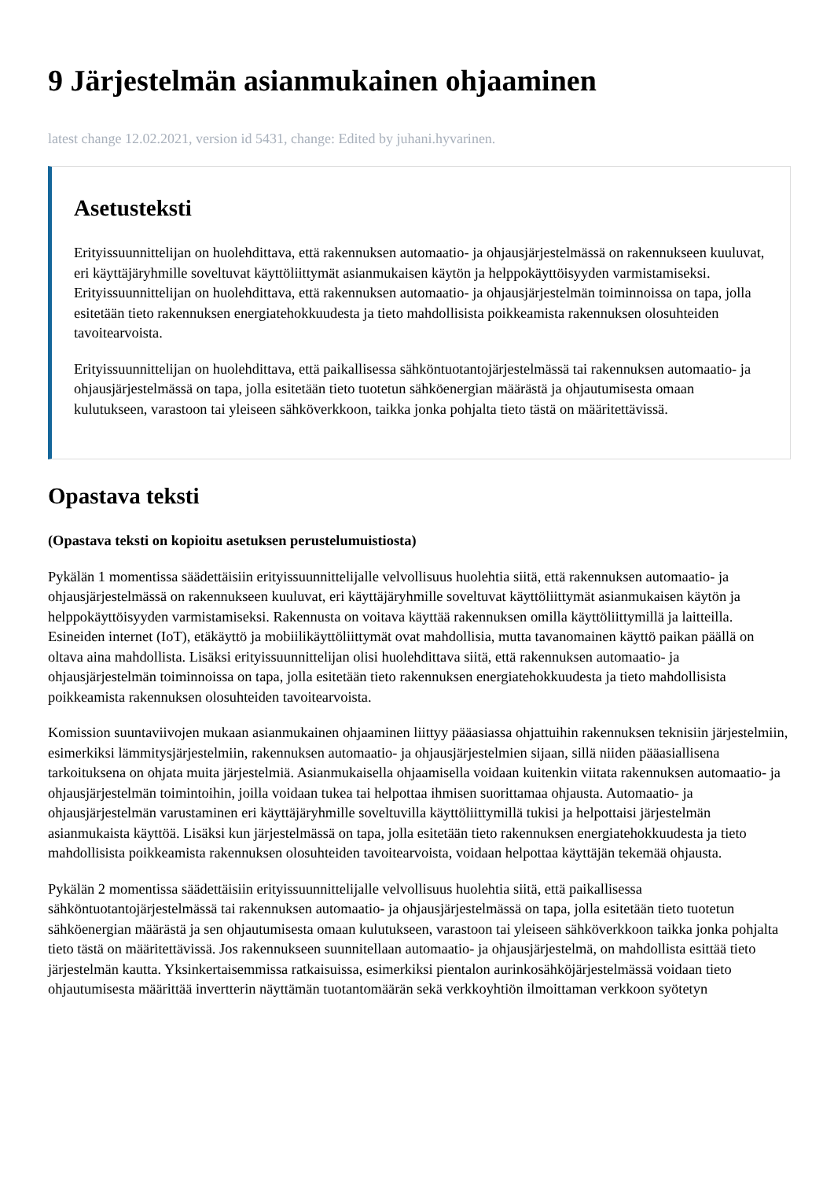9 Järjestelmän asianmukainen ohjaaminen
latest change 12.02.2021, version id 5431, change: Edited by juhani.hyvarinen.
Asetusteksti
Erityissuunnittelijan on huolehdittava, että rakennuksen automaatio- ja ohjausjärjestelmässä on rakennukseen kuuluvat, eri käyttäjäryhmille soveltuvat käyttöliittymät asianmukaisen käytön ja helppokäyttöisyyden varmistamiseksi. Erityissuunnittelijan on huolehdittava, että rakennuksen automaatio- ja ohjausjärjestelmän toiminnoissa on tapa, jolla esitetään tieto rakennuksen energiatehokkuudesta ja tieto mahdollisista poikkeamista rakennuksen olosuhteiden tavoitearvoista.
Erityissuunnittelijan on huolehdittava, että paikallisessa sähköntuotantojärjestelmässä tai rakennuksen automaatio- ja ohjausjärjestelmässä on tapa, jolla esitetään tieto tuotetun sähköenergian määrästä ja ohjautumisesta omaan kulutukseen, varastoon tai yleiseen sähköverkkoon, taikka jonka pohjalta tieto tästä on määritettävissä.
Opastava teksti
(Opastava teksti on kopioitu asetuksen perustelumuistiosta)
Pykälän 1 momentissa säädettäisiin erityissuunnittelijalle velvollisuus huolehtia siitä, että rakennuksen automaatio- ja ohjausjärjestelmässä on rakennukseen kuuluvat, eri käyttäjäryhmille soveltuvat käyttöliittymät asianmukaisen käytön ja helppokäyttöisyyden varmistamiseksi. Rakennusta on voitava käyttää rakennuksen omilla käyttöliittymillä ja laitteilla. Esineiden internet (IoT), etäkäyttö ja mobiilikäyttöliittymät ovat mahdollisia, mutta tavanomainen käyttö paikan päällä on oltava aina mahdollista. Lisäksi erityissuunnittelijan olisi huolehdittava siitä, että rakennuksen automaatio- ja ohjausjärjestelmän toiminnoissa on tapa, jolla esitetään tieto rakennuksen energiatehokkuudesta ja tieto mahdollisista poikkeamista rakennuksen olosuhteiden tavoitearvoista.
Komission suuntaviivojen mukaan asianmukainen ohjaaminen liittyy pääasiassa ohjattuihin rakennuksen teknisiin järjestelmiin, esimerkiksi lämmitysjärjestelmiin, rakennuksen automaatio- ja ohjausjärjestelmien sijaan, sillä niiden pääasiallisena tarkoituksena on ohjata muita järjestelmiä. Asianmukaisella ohjaamisella voidaan kuitenkin viitata rakennuksen automaatio- ja ohjausjärjestelmän toimintoihin, joilla voidaan tukea tai helpottaa ihmisen suorittamaa ohjausta. Automaatio- ja ohjausjärjestelmän varustaminen eri käyttäjäryhmille soveltuvilla käyttöliittymillä tukisi ja helpottaisi järjestelmän asianmukaista käyttöä. Lisäksi kun järjestelmässä on tapa, jolla esitetään tieto rakennuksen energiatehokkuudesta ja tieto mahdollisista poikkeamista rakennuksen olosuhteiden tavoitearvoista, voidaan helpottaa käyttäjän tekemää ohjausta.
Pykälän 2 momentissa säädettäisiin erityissuunnittelijalle velvollisuus huolehtia siitä, että paikallisessa sähköntuotantojärjestelmässä tai rakennuksen automaatio- ja ohjausjärjestelmässä on tapa, jolla esitetään tieto tuotetun sähköenergian määrästä ja sen ohjautumisesta omaan kulutukseen, varastoon tai yleiseen sähköverkkoon taikka jonka pohjalta tieto tästä on määritettävissä. Jos rakennukseen suunnitellaan automaatio- ja ohjausjärjestelmä, on mahdollista esittää tieto järjestelmän kautta. Yksinkertaisemmissa ratkaisuissa, esimerkiksi pientalon aurinkosähköjärjestelmässä voidaan tieto ohjautumisesta määrittää invertterin näyttämän tuotantomäärän sekä verkkoyhtiön ilmoittaman verkkoon syötetyn